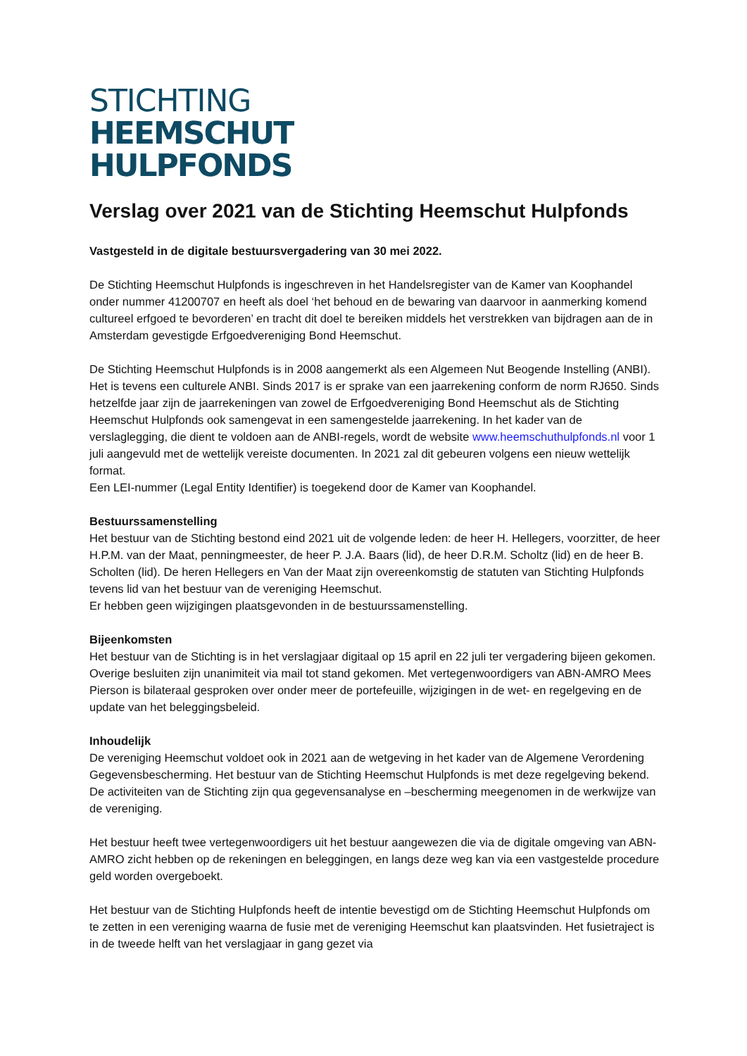STICHTING
HEEMSCHUT
HULPFONDS
Verslag over 2021 van de Stichting Heemschut Hulpfonds
Vastgesteld in de digitale bestuursvergadering van 30 mei 2022.
De Stichting Heemschut Hulpfonds is ingeschreven in het Handelsregister van de Kamer van Koophandel onder nummer 41200707 en heeft als doel ‘het behoud en de bewaring van daarvoor in aanmerking komend cultureel erfgoed te bevorderen’ en tracht dit doel te bereiken middels het verstrekken van bijdragen aan de in Amsterdam gevestigde Erfgoedvereniging Bond Heemschut.
De Stichting Heemschut Hulpfonds is in 2008 aangemerkt als een Algemeen Nut Beogende Instelling (ANBI). Het is tevens een culturele ANBI. Sinds 2017 is er sprake van een jaarrekening conform de norm RJ650. Sinds hetzelfde jaar zijn de jaarrekeningen van zowel de Erfgoedvereniging Bond Heemschut als de Stichting Heemschut Hulpfonds ook samengevat in een samengestelde jaarrekening. In het kader van de verslaglegging, die dient te voldoen aan de ANBI-regels, wordt de website www.heemschuthulpfonds.nl voor 1 juli aangevuld met de wettelijk vereiste documenten. In 2021 zal dit gebeuren volgens een nieuw wettelijk format.
Een LEI-nummer (Legal Entity Identifier) is toegekend door de Kamer van Koophandel.
Bestuurssamenstelling
Het bestuur van de Stichting bestond eind 2021 uit de volgende leden: de heer H. Hellegers, voorzitter, de heer H.P.M. van der Maat, penningmeester, de heer P. J.A. Baars (lid), de heer D.R.M. Scholtz (lid) en de heer B. Scholten (lid). De heren Hellegers en Van der Maat zijn overeenkomstig de statuten van Stichting Hulpfonds tevens lid van het bestuur van de vereniging Heemschut.
Er hebben geen wijzigingen plaatsgevonden in de bestuurssamenstelling.
Bijeenkomsten
Het bestuur van de Stichting is in het verslagjaar digitaal op 15 april en 22 juli ter vergadering bijeen gekomen. Overige besluiten zijn unanimiteit via mail tot stand gekomen. Met vertegenwoordigers van ABN-AMRO Mees Pierson is bilateraal gesproken over onder meer de portefeuille, wijzigingen in de wet- en regelgeving en de update van het beleggingsbeleid.
Inhoudelijk
De vereniging Heemschut voldoet ook in 2021 aan de wetgeving in het kader van de Algemene Verordening Gegevensbescherming. Het bestuur van de Stichting Heemschut Hulpfonds is met deze regelgeving bekend. De activiteiten van de Stichting zijn qua gegevensanalyse en –bescherming meegenomen in de werkwijze van de vereniging.
Het bestuur heeft twee vertegenwoordigers uit het bestuur aangewezen die via de digitale omgeving van ABN-AMRO zicht hebben op de rekeningen en beleggingen, en langs deze weg kan via een vastgestelde procedure geld worden overgeboekt.
Het bestuur van de Stichting Hulpfonds heeft de intentie bevestigd om de Stichting Heemschut Hulpfonds om te zetten in een vereniging waarna de fusie met de vereniging Heemschut kan plaatsvinden. Het fusietraject is in de tweede helft van het verslagjaar in gang gezet via